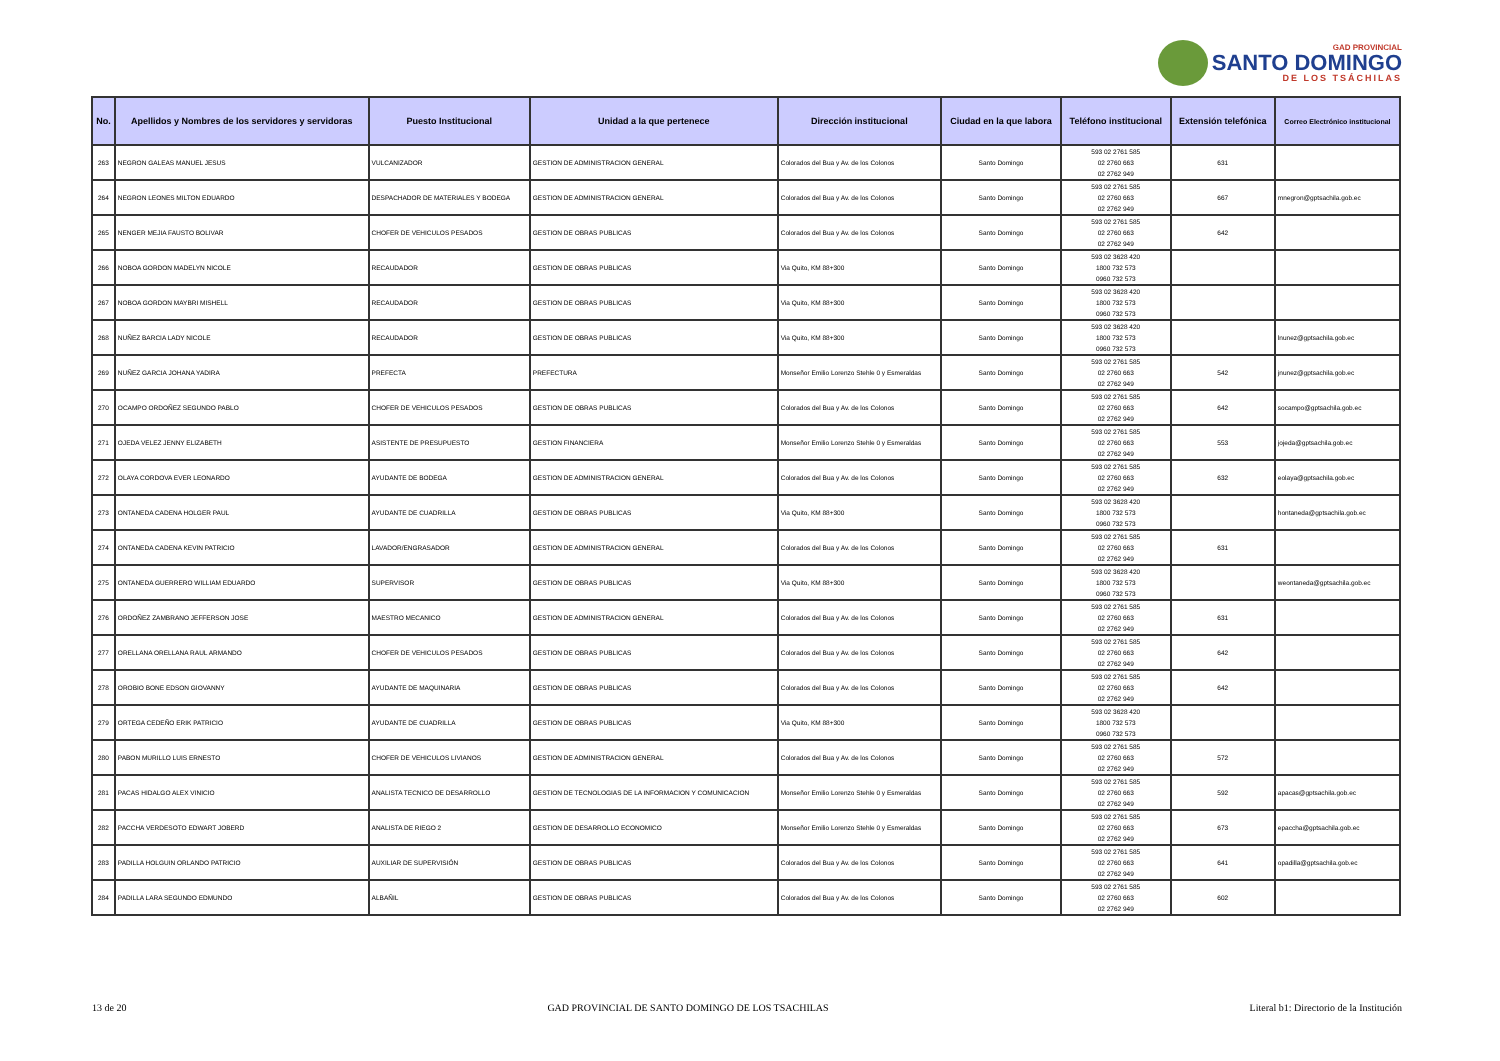GAD PROVINCIAL
SANTO DOMINGO
DE LOS TSÁCHILAS
| No. | Apellidos y Nombres de los servidores y servidoras | Puesto Institucional | Unidad a la que pertenece | Dirección institucional | Ciudad en la que labora | Teléfono institucional | Extensión telefónica | Correo Electrónico institucional |
| --- | --- | --- | --- | --- | --- | --- | --- | --- |
| 263 | NEGRON GALEAS MANUEL JESUS | VULCANIZADOR | GESTION DE ADMINISTRACION GENERAL | Colorados del Bua y Av. de los Colonos | Santo Domingo | 593 02 2761 585 02 2760 663 02 2762 949 | 631 | |
| 264 | NEGRON LEONES MILTON EDUARDO | DESPACHADOR DE MATERIALES Y BODEGA | GESTION DE ADMINISTRACION GENERAL | Colorados del Bua y Av. de los Colonos | Santo Domingo | 593 02 2761 585 02 2760 663 02 2762 949 | 667 | mnegron@gptsachila.gob.ec |
| 265 | NENGER MEJIA FAUSTO BOLIVAR | CHOFER DE VEHICULOS PESADOS | GESTION DE OBRAS PUBLICAS | Colorados del Bua y Av. de los Colonos | Santo Domingo | 593 02 2761 585 02 2760 663 02 2762 949 | 642 | |
| 266 | NOBOA GORDON MADELYN NICOLE | RECAUDADOR | GESTION DE OBRAS PUBLICAS | Via Quito, KM 88+300 | Santo Domingo | 593 02 3628 420 1800 732 573 0960 732 573 | | |
| 267 | NOBOA GORDON MAYBRI MISHELL | RECAUDADOR | GESTION DE OBRAS PUBLICAS | Via Quito, KM 88+300 | Santo Domingo | 593 02 3628 420 1800 732 573 0960 732 573 | | |
| 268 | NUÑEZ BARCIA LADY NICOLE | RECAUDADOR | GESTION DE OBRAS PUBLICAS | Via Quito, KM 88+300 | Santo Domingo | 593 02 3628 420 1800 732 573 0960 732 573 | | lnunez@gptsachila.gob.ec |
| 269 | NUÑEZ GARCIA JOHANA YADIRA | PREFECTA | PREFECTURA | Monseñor Emilio Lorenzo Stehle 0 y Esmeraldas | Santo Domingo | 593 02 2761 585 02 2760 663 02 2762 949 | 542 | jnunez@gptsachila.gob.ec |
| 270 | OCAMPO ORDOÑEZ SEGUNDO PABLO | CHOFER DE VEHICULOS PESADOS | GESTION DE OBRAS PUBLICAS | Colorados del Bua y Av. de los Colonos | Santo Domingo | 593 02 2761 585 02 2760 663 02 2762 949 | 642 | socampo@gptsachila.gob.ec |
| 271 | OJEDA VELEZ JENNY ELIZABETH | ASISTENTE DE PRESUPUESTO | GESTION FINANCIERA | Monseñor Emilio Lorenzo Stehle 0 y Esmeraldas | Santo Domingo | 593 02 2761 585 02 2760 663 02 2762 949 | 553 | jojeda@gptsachila.gob.ec |
| 272 | OLAYA CORDOVA EVER LEONARDO | AYUDANTE DE BODEGA | GESTION DE ADMINISTRACION GENERAL | Colorados del Bua y Av. de los Colonos | Santo Domingo | 593 02 2761 585 02 2760 663 02 2762 949 | 632 | eolaya@gptsachila.gob.ec |
| 273 | ONTANEDA CADENA HOLGER PAUL | AYUDANTE DE CUADRILLA | GESTION DE OBRAS PUBLICAS | Via Quito, KM 88+300 | Santo Domingo | 593 02 3628 420 1800 732 573 0960 732 573 | | hontaneda@gptsachila.gob.ec |
| 274 | ONTANEDA CADENA KEVIN PATRICIO | LAVADOR/ENGRASADOR | GESTION DE ADMINISTRACION GENERAL | Colorados del Bua y Av. de los Colonos | Santo Domingo | 593 02 2761 585 02 2760 663 02 2762 949 | 631 | |
| 275 | ONTANEDA GUERRERO WILLIAM EDUARDO | SUPERVISOR | GESTION DE OBRAS PUBLICAS | Via Quito, KM 88+300 | Santo Domingo | 593 02 3628 420 1800 732 573 0960 732 573 | | weontaneda@gptsachila.gob.ec |
| 276 | ORDOÑEZ ZAMBRANO JEFFERSON JOSE | MAESTRO MECANICO | GESTION DE ADMINISTRACION GENERAL | Colorados del Bua y Av. de los Colonos | Santo Domingo | 593 02 2761 585 02 2760 663 02 2762 949 | 631 | |
| 277 | ORELLANA ORELLANA RAUL ARMANDO | CHOFER DE VEHICULOS PESADOS | GESTION DE OBRAS PUBLICAS | Colorados del Bua y Av. de los Colonos | Santo Domingo | 593 02 2761 585 02 2760 663 02 2762 949 | 642 | |
| 278 | OROBIO BONE EDSON GIOVANNY | AYUDANTE DE MAQUINARIA | GESTION DE OBRAS PUBLICAS | Colorados del Bua y Av. de los Colonos | Santo Domingo | 593 02 2761 585 02 2760 663 02 2762 949 | 642 | |
| 279 | ORTEGA CEDEÑO ERIK PATRICIO | AYUDANTE DE CUADRILLA | GESTION DE OBRAS PUBLICAS | Via Quito, KM 88+300 | Santo Domingo | 593 02 3628 420 1800 732 573 0960 732 573 | | |
| 280 | PABON MURILLO LUIS ERNESTO | CHOFER DE VEHICULOS LIVIANOS | GESTION DE ADMINISTRACION GENERAL | Colorados del Bua y Av. de los Colonos | Santo Domingo | 593 02 2761 585 02 2760 663 02 2762 949 | 572 | |
| 281 | PACAS HIDALGO ALEX VINICIO | ANALISTA TECNICO DE DESARROLLO | GESTION DE TECNOLOGIAS DE LA INFORMACION Y COMUNICACION | Monseñor Emilio Lorenzo Stehle 0 y Esmeraldas | Santo Domingo | 593 02 2761 585 02 2760 663 02 2762 949 | 592 | apacas@gptsachila.gob.ec |
| 282 | PACCHA VERDESOTO EDWART JOBERD | ANALISTA DE RIEGO 2 | GESTION DE DESARROLLO ECONOMICO | Monseñor Emilio Lorenzo Stehle 0 y Esmeraldas | Santo Domingo | 593 02 2761 585 02 2760 663 02 2762 949 | 673 | epaccha@gptsachila.gob.ec |
| 283 | PADILLA HOLGUIN ORLANDO PATRICIO | AUXILIAR DE SUPERVISIÓN | GESTION DE OBRAS PUBLICAS | Colorados del Bua y Av. de los Colonos | Santo Domingo | 593 02 2761 585 02 2760 663 02 2762 949 | 641 | opadilla@gptsachila.gob.ec |
| 284 | PADILLA LARA SEGUNDO EDMUNDO | ALBAÑIL | GESTION DE OBRAS PUBLICAS | Colorados del Bua y Av. de los Colonos | Santo Domingo | 593 02 2761 585 02 2760 663 02 2762 949 | 602 | |
13 de 20 GAD PROVINCIAL DE SANTO DOMINGO DE LOS TSACHILAS Literal b1: Directorio de la Institución